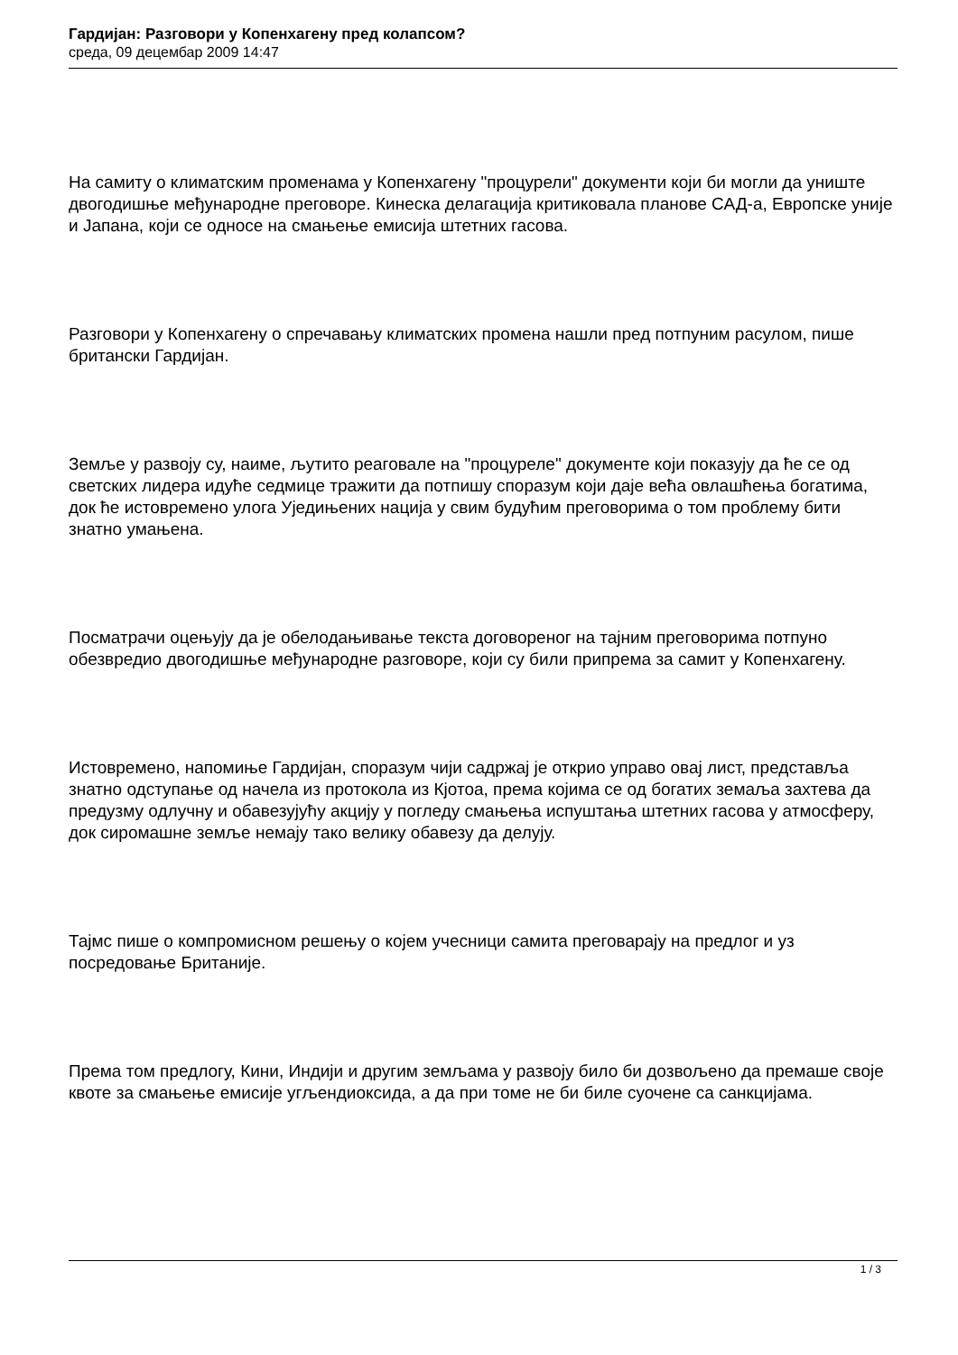Гардијан: Разговори у Копенхагену пред колапсом?
среда, 09 децембар 2009 14:47
На самиту о климатским променама у Копенхагену "процурели" документи који би могли да униште двогодишње међународне преговоре. Кинеска делагација критиковала планове САД-а, Европске уније и Јапана, који се односе на смањење емисија штетних гасова.
Разговори у Копенхагену о спречавању климатских промена нашли пред потпуним расулом, пише британски Гардијан.
Земље у развоју су, наиме, љутито реаговале на "процуреле" документе који показују да ће се од светских лидера идуће седмице тражити да потпишу споразум који даје већа овлашћења богатима, док ће истовремено улога Уједињених нација у свим будућим преговорима о том проблему бити знатно умањена.
Посматрачи оцењују да је обелодањивање текста договореног на тајним преговорима потпуно обезвредио двогодишње међународне разговоре, који су били припрема за самит у Копенхагену.
Истовремено, напомиње Гардијан, споразум чији садржај је открио управо овај лист, представља знатно одступање од начела из протокола из Кјотоа, према којима се од богатих земаља захтева да предузму одлучну и обавезујућу акцију у погледу смањења испуштања штетних гасова у атмосферу, док сиромашне земље немају тако велику обавезу да делују.
Тајмс пише о компромисном решењу о којем учесници самита преговарају на предлог и уз посредовање Британије.
Према том предлогу, Кини, Индији и другим земљама у развоју било би дозвољено да премаше своје квоте за смањење емисије угљендиоксида, а да при томе не би биле суочене са санкцијама.
1 / 3